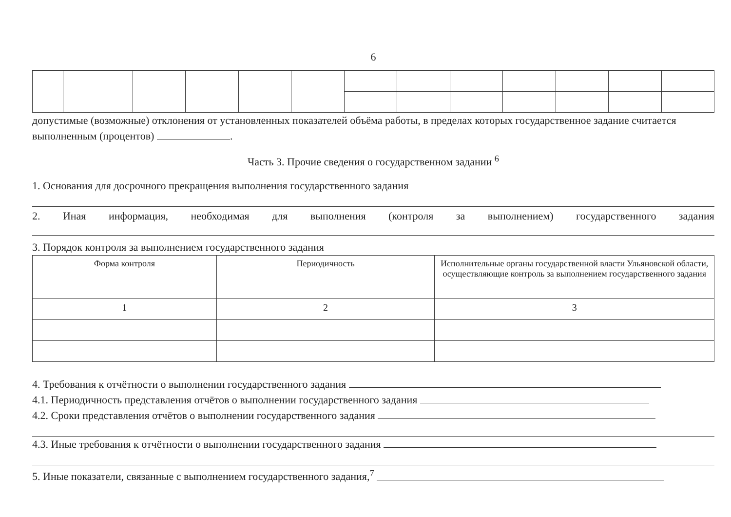6
допустимые (возможные) отклонения от установленных показателей объёма работы, в пределах которых государственное задание считается выполненным (процентов) .
Часть 3. Прочие сведения о государственном задании <sup>6</sup>
1. Основания для досрочного прекращения выполнения государственного задания
2. Иная информация, необходимая для выполнения (контроля за выполнением) государственного задания
3. Порядок контроля за выполнением государственного задания
| Форма контроля | Периодичность | Исполнительные органы государственной власти Ульяновской области, осуществляющие контроль за выполнением государственного задания |
| 1 | 2 | 3 |
4. Требования к отчётности о выполнении государственного задания
4.1. Периодичность представления отчётов о выполнении государственного задания
4.2. Сроки представления отчётов о выполнении государственного задания
4.3. Иные требования к отчётности о выполнении государственного задания
5. Иные показатели, связанные с выполнением государственного задания,<sup>7</sup>